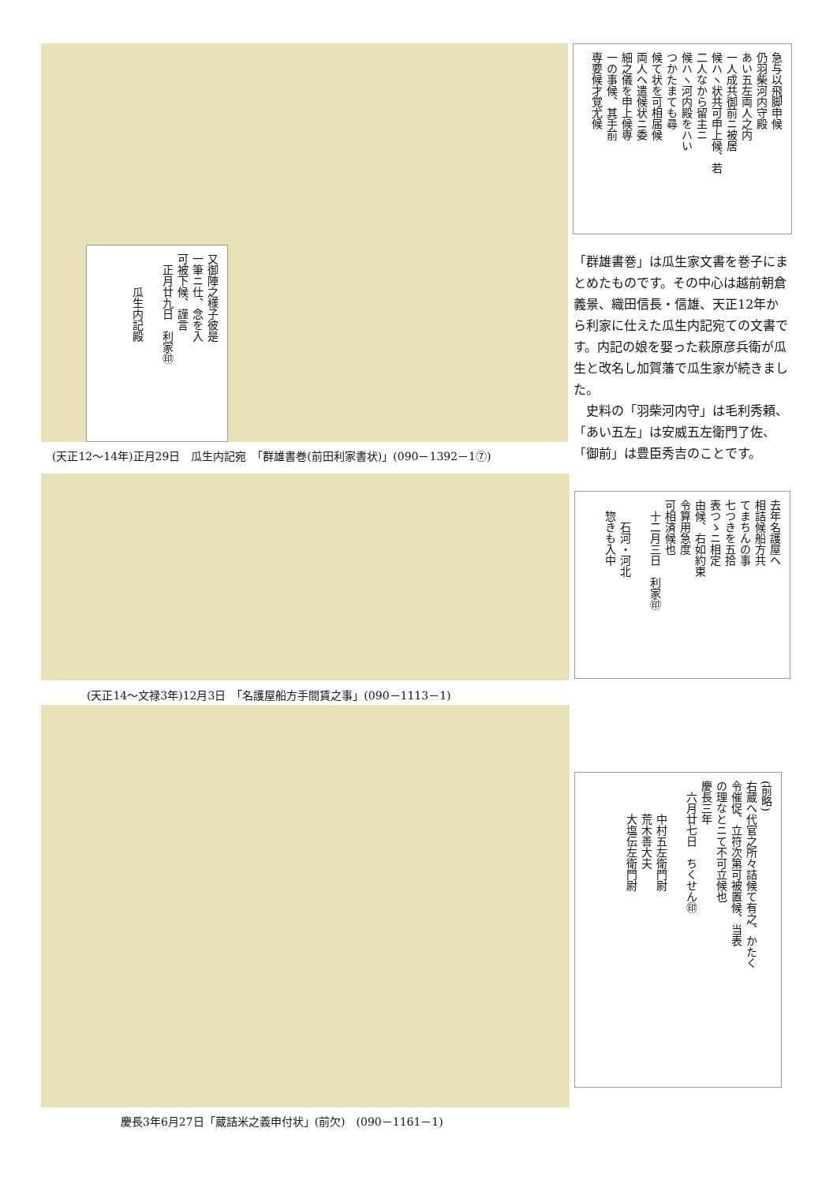又御陣之様子彼是
一筆ニ仕、念を入
可被下候、謹言
　正月廿九日　利家㊞
　　　瓜生内記殿
急与以飛脚申候
仍羽柴河内守殿
あい五左両人之内
一人成共御前ニ被居
候ハヽ状共可申上候、若
二人なから留主ニ
候ハヽ河内殿をハい
つかたまても尋
候て状を可相届候
両人へ遣候状ニ委
細之儀を申上候専
一の事候、其手前
専要候才覚尤候
(天正12～14年)正月29日　瓜生内記宛　「群雄書巻(前田利家書状)」(090－1392－1⑦)
「群雄書巻」は瓜生家文書を巻子にまとめたものです。その中心は越前朝倉義景、織田信長・信雄、天正12年から利家に仕えた瓜生内記宛ての文書です。内記の娘を娶った萩原彦兵衛が瓜生と改名し加賀藩で瓜生家が続きました。
　史料の「羽柴河内守」は毛利秀頼、「あい五左」は安威五左衛門了佐、「御前」は豊臣秀吉のことです。
去年名護屋へ
相詰候船方共
てまちんの事
七つきを五拾
表つゝニ相定
由候、右如約束
令算用急度
可相済候也
　十二月三日　利家㊞
　　石河・河北
　惣きも入中
(天正14～文禄3年)12月3日　「名護屋船方手間賃之事」(090－1113－1)
(前略)
右蔵へ代官之所々詰候て有之、かたく
令催促、立符次第可被置候、当表
の理なとニて不可立候也
慶長三年
　六月廿七日　ちくせん㊞
　　　中村五左衛門尉
　　　荒木善大夫
　　　大塩伝左衛門尉
慶長3年6月27日「蔵詰米之義申付状」(前欠)　(090－1161－1)